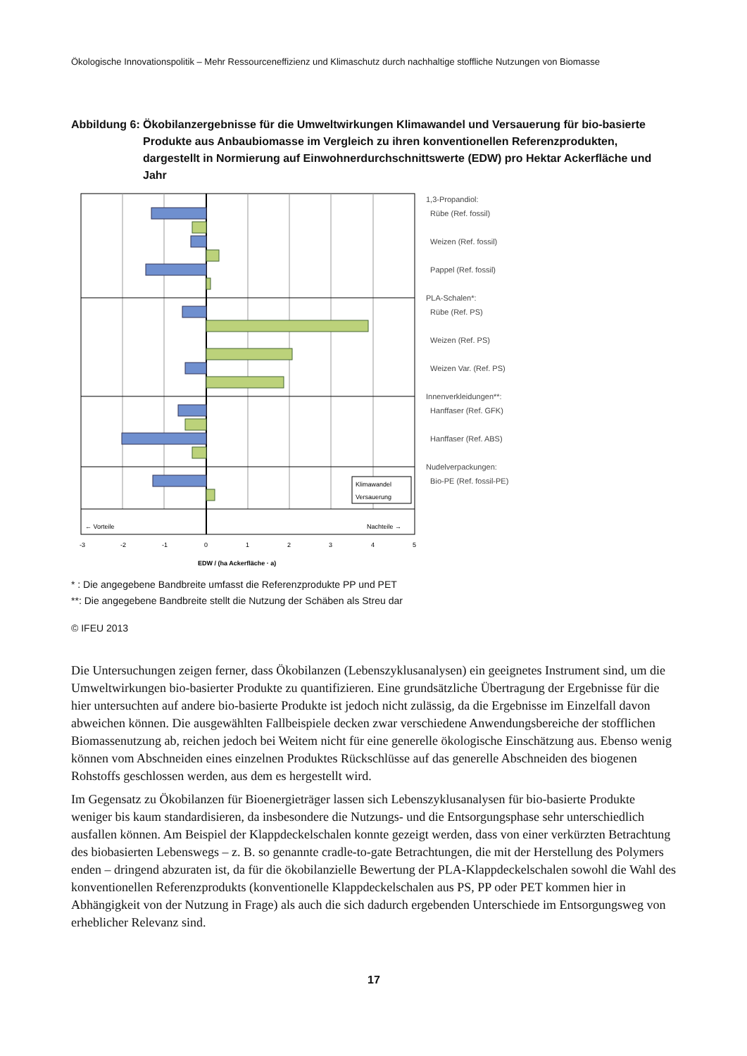Ökologische Innovationspolitik – Mehr Ressourceneffizienz und Klimaschutz durch nachhaltige stoffliche Nutzungen von Biomasse
Abbildung 6:
Ökobilanzergebnisse für die Umweltwirkungen Klimawandel und Versauerung für bio-basierte Produkte aus Anbaubiomasse im Vergleich zu ihren konventionellen Referenzprodukten, dargestellt in Normierung auf Einwohnerdurchschnittswerte (EDW) pro Hektar Ackerfläche und Jahr
Klimawandel
Versauerung
← Vorteile
Nachteile →
-3
-2
-1
0
1
2
3
4
5
EDW / (ha Ackerfläche · a)
1,3-Propandiol:
Rübe (Ref. fossil)
Weizen (Ref. fossil)
Pappel (Ref. fossil)
PLA-Schalen*:
Rübe (Ref. PS)
Weizen (Ref. PS)
Weizen Var. (Ref. PS)
Innenverkleidungen**:
Hanffaser (Ref. GFK)
Hanffaser (Ref. ABS)
Nudelverpackungen:
Bio-PE (Ref. fossil-PE)
* : Die angegebene Bandbreite umfasst die Referenzprodukte PP und PET
**: Die angegebene Bandbreite stellt die Nutzung der Schäben als Streu dar
© IFEU 2013
Die Untersuchungen zeigen ferner, dass Ökobilanzen (Lebenszyklusanalysen) ein geeignetes Instrument sind, um die Umweltwirkungen bio-basierter Produkte zu quantifizieren. Eine grundsätzliche Übertragung der Ergebnisse für die hier untersuchten auf andere bio-basierte Produkte ist jedoch nicht zulässig, da die Ergebnisse im Einzelfall davon abweichen können. Die ausgewählten Fallbeispiele decken zwar verschiedene Anwendungsbereiche der stofflichen Biomassenutzung ab, reichen jedoch bei Weitem nicht für eine generelle ökologische Einschätzung aus. Ebenso wenig können vom Abschneiden eines einzelnen Produktes Rückschlüsse auf das generelle Abschneiden des biogenen Rohstoffs geschlossen werden, aus dem es hergestellt wird.
Im Gegensatz zu Ökobilanzen für Bioenergieträger lassen sich Lebenszyklusanalysen für bio-basierte Produkte weniger bis kaum standardisieren, da insbesondere die Nutzungs- und die Entsorgungsphase sehr unterschiedlich ausfallen können. Am Beispiel der Klappdeckelschalen konnte gezeigt werden, dass von einer verkürzten Betrachtung des biobasierten Lebenswegs – z. B. so genannte cradle-to-gate Betrachtungen, die mit der Herstellung des Polymers enden – dringend abzuraten ist, da für die ökobilanzielle Bewertung der PLA-Klappdeckelschalen sowohl die Wahl des konventionellen Referenzprodukts (konventionelle Klappdeckelschalen aus PS, PP oder PET kommen hier in Abhängigkeit von der Nutzung in Frage) als auch die sich dadurch ergebenden Unterschiede im Entsorgungsweg von erheblicher Relevanz sind.
17